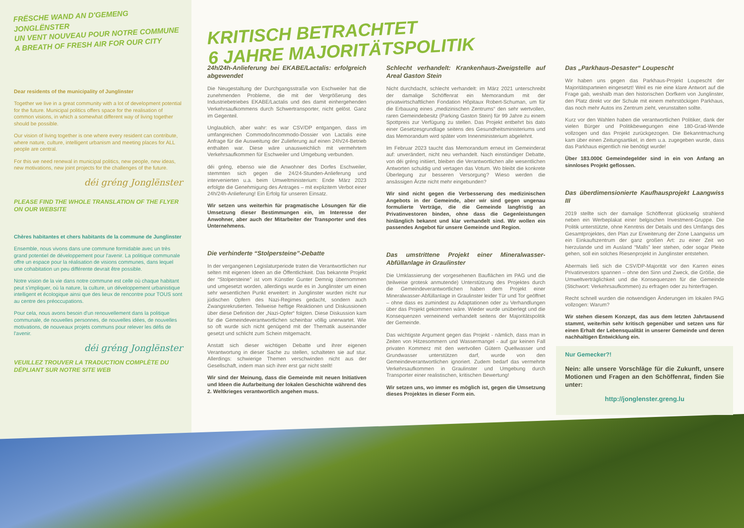FRËSCHE WAND AN D'GEMENG JONGLËNSTER
UN VENT NOUVEAU POUR NOTRE COMMUNE
A BREATH OF FRESH AIR FOR OUR CITY
Dear residents of the municipality of Junglinster
Together we live in a great community with a lot of development potential for the future. Municipal politics offers space for the realisation of common visions, in which a somewhat different way of living together should be possible.
Our vision of living together is one where every resident can contribute, where nature, culture, intelligent urbanism and meeting places for ALL people are central.
For this we need renewal in municipal politics, new people, new ideas, new motivations, new joint projects for the challenges of the future.
déi gréng Jonglënster
PLEASE FIND THE WHOLE TRANSLATION OF THE FLYER ON OUR WEBSITE
Chères habitantes et chers habitants de la commune de Junglinster
Ensemble, nous vivons dans une commune formidable avec un très grand potentiel de développement pour l'avenir. La politique communale offre un espace pour la réalisation de visions communes, dans lequel une cohabitation un peu différente devrait être possible.
Notre vision de la vie dans notre commune est celle où chaque habitant peut s'impliquer, où la nature, la culture, un développement urbanistique intelligent et écologique ainsi que des lieux de rencontre pour TOUS sont au centre des préoccupations.
Pour cela, nous avons besoin d'un renouvellement dans la politique communale, de nouvelles personnes, de nouvelles idées, de nouvelles motivations, de nouveaux projets communs pour relever les défis de l'avenir.
déi gréng Jonglënster
VEUILLEZ TROUVER LA TRADUCTION COMPLÈTE DU DÉPLIANT SUR NOTRE SITE WEB
KRITISCH BETRACHTET
6 JAHRE MAJORITÄTSPOLITIK
24h/24h-Anlieferung bei EKABE/Lactalis: erfolgreich abgewendet
Die Neugestaltung der Durchgangsstraße von Eschweiler hat die zunehmenden Probleme, die mit der Vergrößerung des Industriebetriebes EKABE/Lactalis und des damit einhergehenden Verkehrsaufkommens durch Schwertransporter, nicht gelöst. Ganz im Gegenteil.
Unglaublich, aber wahr: es war CSV/DP entgangen, dass im umfangreichen Commodo/Incommodo-Dossier von Lactalis eine Anfrage für die Ausweitung der Zulieferung auf einen 24h/24-Betrieb enthalten war. Diese wäre unausweichlich mit vermehrtem Verkehrsaufkommen für Eschweiler und Umgebung verbunden.
déi gréng, ebenso wie die Anwohner des Dorfes Eschweiler, stemmten sich gegen die 24/24-Stunden-Anlieferung und intervenierten u.a. beim Umweltministerium: Ende März 2023 erfolgte die Genehmigung des Antrages – mit explizitem Verbot einer 24h/24h-Anlieferung! Ein Erfolg für unseren Einsatz.
Wir setzen uns weiterhin für pragmatische Lösungen für die Umsetzung dieser Bestimmungen ein, im Interesse der Anwohner, aber auch der Mitarbeiter der Transporter und des Unternehmens.
Die verhinderte “Stolpersteine”-Debatte
In der vergangenen Legislaturperiode traten die Verantwortlichen nur selten mit eigenen Ideen an die Öffentlichkeit. Das bekannte Projekt der “Stolpersteine” ist vom Künstler Gunter Demnig übernommen und umgesetzt worden, allerdings wurde es in Junglinster um einen sehr wesentlichen Punkt erweitert: in Junglinster wurden nicht nur jüdischen Opfern des Nazi-Regimes gedacht, sondern auch Zwangsrekrutierten. Teilweise heftige Reaktionen und Diskussionen über diese Definition der „Nazi-Opfer“ folgten. Diese Diskussion kam für die Gemeindeverantwortlichen scheinbar völlig unerwartet. Wie so oft wurde sich nicht genügend mit der Thematik auseinander gesetzt und schlicht zum Schein mitgemacht.
Anstatt sich dieser wichtigen Debatte und ihrer eigenen Verantwortung in dieser Sache zu stellen, schalteten sie auf stur. Allerdings: schwierige Themen verschwinden nicht aus der Gesellschaft, indem man sich ihrer erst gar nicht stellt!
Wir sind der Meinung, dass die Gemeinde mit neuen Initiativen und Ideen die Aufarbeitung der lokalen Geschichte während des 2. Weltkrieges verantwortlich angehen muss.
Schlecht verhandelt: Krankenhaus-Zweigstelle auf Areal Gaston Stein
Nicht durchdacht, schlecht verhandelt: im März 2021 unterschreibt der damalige Schöffenrat ein Memorandum mit der privatwirtschaftlichen Fondation Hôpitaux Robert-Schuman, um für die Erbauung eines „medizinischen Zentrums“ den sehr wertvollen, raren Gemeindebesitz (Parking Gaston Stein) für 99 Jahre zu einem Spottpreis zur Verfügung zu stellen. Das Projekt entbehrt bis dato einer Gesetzesgrundlage seitens des Gesundheitsministeriums und das Memorandum wird später vom Innenministerium abgelehnt.
Im Februar 2023 taucht das Memorandum erneut im Gemeinderat auf: unverändert, nicht neu verhandelt. Nach einstündiger Debatte, von déi gréng initiiert, bleiben die Verantwortlichen alle wesentlichen Antworten schuldig und vertagen das Votum. Wo bleibt die konkrete Überlegung zur besseren Versorgung? Wieso werden die ansässigen Ärzte nicht mehr eingebunden?
Wir sind nicht gegen die Verbesserung des medizinischen Angebots in der Gemeinde, aber wir sind gegen ungenau formulierte Verträge, die die Gemeinde langfristig an Privatinvestoren binden, ohne dass die Gegenleistungen hinlänglich bekannt und klar verhandelt sind. Wir wollen ein passendes Angebot für unsere Gemeinde und Region.
Das umstrittene Projekt einer Mineralwasser-Abfüllanlage in Graulinster
Die Umklassierung der vorgesehenen Bauflächen im PAG und die (teilweise grotesk anmutende) Unterstützung des Projektes durch die Gemeindeverantwortlichen haben dem Projekt einer Mineralwasser-Abfüllanlage in Graulinster leider Tür und Tor geöffnet – ohne dass es zumindest zu Adaptationen oder zu Verhandlungen über das Projekt gekommen wäre. Wieder wurde unüberlegt und die Konsequenzen verneinend verhandelt seitens der Majoritätspolitik der Gemeinde.
Das wichtigste Argument gegen das Projekt - nämlich, dass man in Zeiten von Hitzesommern und Wassermangel - auf gar keinen Fall privaten Kommerz mit den wertvollen Gütern Quellwasser und Grundwasser unterstützen darf, wurde von den Gemeindeverantwortlichen ignoriert. Zudem bedarf das vermehrte Verkehrsaufkommen in Graulinster und Umgebung durch Transporter einer realistischen, kritischen Bewertung!
Wir setzen uns, wo immer es möglich ist, gegen die Umsetzung dieses Projektes in dieser Form ein.
Das „Parkhaus-Desaster“ Loupescht
Wir haben uns gegen das Parkhaus-Projekt Loupescht der Majoritätsparteien eingesetzt! Weil es nie eine klare Antwort auf die Frage gab, weshalb man den historischen Dorfkern von Junglinster, den Platz direkt vor der Schule mit einem mehrstöckigen Parkhaus, das noch mehr Autos ins Zentrum zieht, verunstalten sollte.
Kurz vor den Wahlen haben die verantwortlichen Politiker, dank der vielen Bürger und Politikbewegungen eine 180-Grad-Wende vollzogen und das Projekt zurückgezogen. Die Bekanntmachung kam über einen Zeitungsartikel, in dem u.a. zugegeben wurde, dass das Parkhaus eigentlich nie benötigt wurde!
Über 183.000€ Gemeindegelder sind in ein von Anfang an sinnloses Projekt geflossen.
Das überdimensionierte Kaufhausprojekt Laangwiss III
2019 stellte sich der damalige Schöffenrat glückselig strahlend neben ein Werbeplakat einer belgischen Investment-Gruppe. Die Politik unterstützte, ohne Kenntnis der Details und des Umfangs des Gesamtprojektes, den Plan zur Erweiterung der Zone Laangwiss um ein Einkaufszentrum der ganz großen Art: zu einer Zeit wo hierzulande und im Ausland “Malls” leer stehen, oder sogar Pleite gehen, soll ein solches Riesenprojekt in Junglinster entstehen.
Abermals ließ sich die CSV/DP-Majorität vor den Karren eines Privatinvestors spannen – ohne den Sinn und Zweck, die Größe, die Umweltverträglichkeit und die Konsequenzen für die Gemeinde (Stichwort: Verkehrsaufkommen) zu erfragen oder zu hinterfragen.
Recht schnell wurden die notwendigen Änderungen im lokalen PAG vollzogen: Warum?
Wir stehen diesem Konzept, das aus dem letzten Jahrtausend stammt, weiterhin sehr kritisch gegenüber und setzen uns für einen Erhalt der Lebensqualität in unserer Gemeinde und deren nachhaltigen Entwicklung ein.
Nur Gemecker?!
Nein: alle unsere Vorschläge für die Zukunft, unsere Motionen und Fragen an den Schöffenrat, finden Sie unter:
http://jonglenster.greng.lu